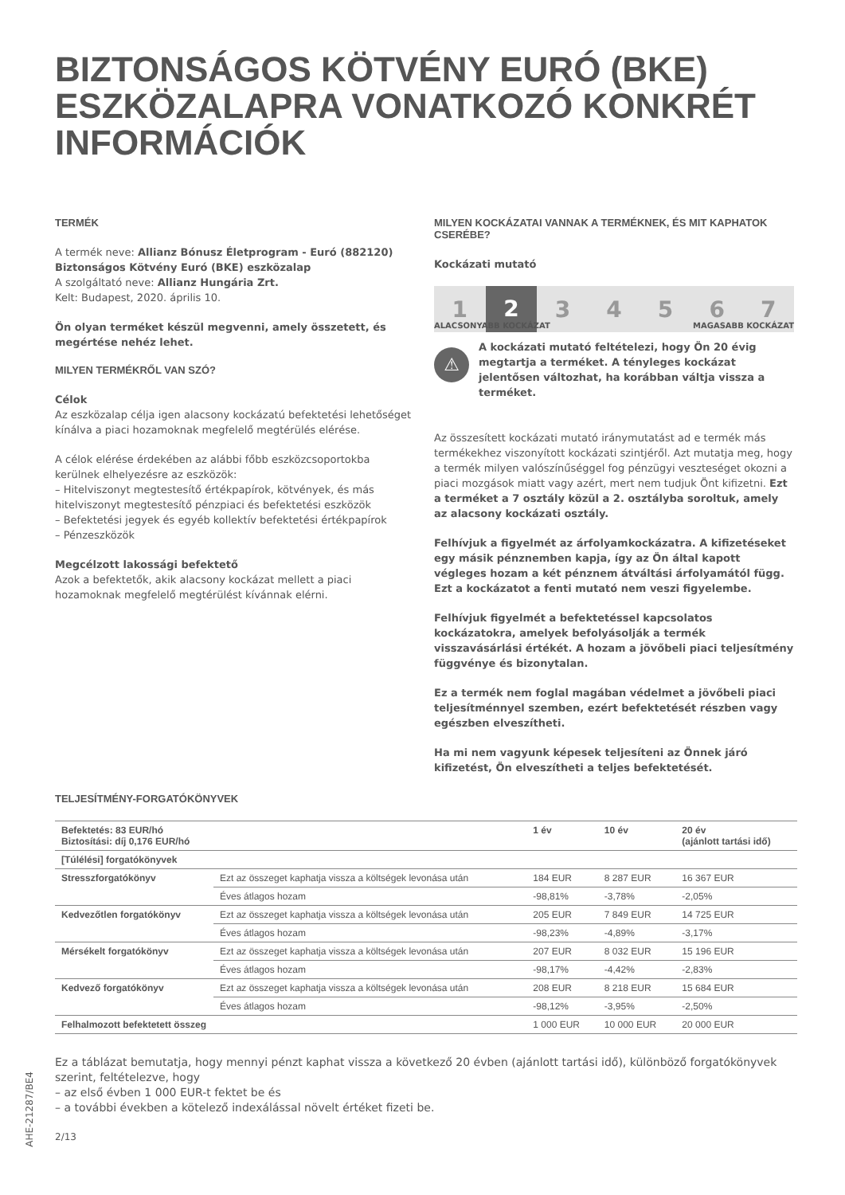BIZTONSÁGOS KÖTVÉNY EURÓ (BKE) ESZKÖZALAPRA VONATKOZÓ KONKRÉT INFORMÁCIÓK
TERMÉK
A termék neve: Allianz Bónusz Életprogram - Euró (882120) Biztonságos Kötvény Euró (BKE) eszközalap
A szolgáltató neve: Allianz Hungária Zrt.
Kelt: Budapest, 2020. április 10.
Ön olyan terméket készül megvenni, amely összetett, és megértése nehéz lehet.
MILYEN TERMÉKRŐL VAN SZÓ?
Célok
Az eszközalap célja igen alacsony kockázatú befektetési lehetőséget kínálva a piaci hozamoknak megfelelő megtérülés elérése.
A célok elérése érdekében az alábbi főbb eszközcsoportokba kerülnek elhelyezésre az eszközök:
– Hitelviszonyt megtestesítő értékpapírok, kötvények, és más hitelviszonyt megtestesítő pénzpiaci és befektetési eszközök
– Befektetési jegyek és egyéb kollektív befektetési értékpapírok
– Pénzeszközök
Megcélzott lakossági befektető
Azok a befektetők, akik alacsony kockázat mellett a piaci hozamoknak megfelelő megtérülést kívánnak elérni.
MILYEN KOCKÁZATAI VANNAK A TERMÉKNEK, ÉS MIT KAPHATOK CSERÉBE?
Kockázati mutató
1 2 34567
ALACSONYABB KOCKÁZAT MAGASABB KOCKÁZAT
⚠
A kockázati mutató feltételezi, hogy Ön 20 évig megtartja a terméket. A tényleges kockázat jelentősen változhat, ha korábban váltja vissza a terméket.
Az összesített kockázati mutató iránymutatást ad e termék más termékekhez viszonyított kockázati szintjéről. Azt mutatja meg, hogy a termék milyen valószínűséggel fog pénzügyi veszteséget okozni a piaci mozgások miatt vagy azért, mert nem tudjuk Önt kifizetni. Ezt a terméket a 7 osztály közül a 2. osztályba soroltuk, amely az alacsony kockázati osztály.
Felhívjuk a figyelmét az árfolyamkockázatra. A kifizetéseket egy másik pénznemben kapja, így az Ön által kapott végleges hozam a két pénznem átváltási árfolyamától függ. Ezt a kockázatot a fenti mutató nem veszi figyelembe.
Felhívjuk figyelmét a befektetéssel kapcsolatos kockázatokra, amelyek befolyásolják a termék visszavásárlási értékét. A hozam a jövőbeli piaci teljesítmény függvénye és bizonytalan.
Ez a termék nem foglal magában védelmet a jövőbeli piaci teljesítménnyel szemben, ezért befektetését részben vagy egészben elveszítheti.
Ha mi nem vagyunk képesek teljesíteni az Önnek járó kifizetést, Ön elveszítheti a teljes befektetését.
TELJESÍTMÉNY-FORGATÓKÖNYVEK
| Befektetés: 83 EUR/hó Biztosítási: díj 0,176 EUR/hó | | 1 év | 10 év | 20 év (ajánlott tartási idő) |
| --- | --- | --- | --- | --- |
| [Túlélési] forgatókönyvek | | | | |
| Stresszforgatókönyv | Ezt az összeget kaphatja vissza a költségek levonása után | 184 EUR | 8 287 EUR | 16 367 EUR |
| | Éves átlagos hozam | -98,81% | -3,78% | -2,05% |
| Kedvezőtlen forgatókönyv | Ezt az összeget kaphatja vissza a költségek levonása után | 205 EUR | 7 849 EUR | 14 725 EUR |
| | Éves átlagos hozam | -98,23% | -4,89% | -3,17% |
| Mérsékelt forgatókönyv | Ezt az összeget kaphatja vissza a költségek levonása után | 207 EUR | 8 032 EUR | 15 196 EUR |
| | Éves átlagos hozam | -98,17% | -4,42% | -2,83% |
| Kedvező forgatókönyv | Ezt az összeget kaphatja vissza a költségek levonása után | 208 EUR | 8 218 EUR | 15 684 EUR |
| | Éves átlagos hozam | -98,12% | -3,95% | -2,50% |
| Felhalmozott befektetett összeg | | 1 000 EUR | 10 000 EUR | 20 000 EUR |
Ez a táblázat bemutatja, hogy mennyi pénzt kaphat vissza a következő 20 évben (ajánlott tartási idő), különböző forgatókönyvek szerint, feltételezve, hogy
– az első évben 1 000 EUR-t fektet be és
– a további években a kötelező indexálással növelt értéket fizeti be.
2/13
AHE-21287/BE4